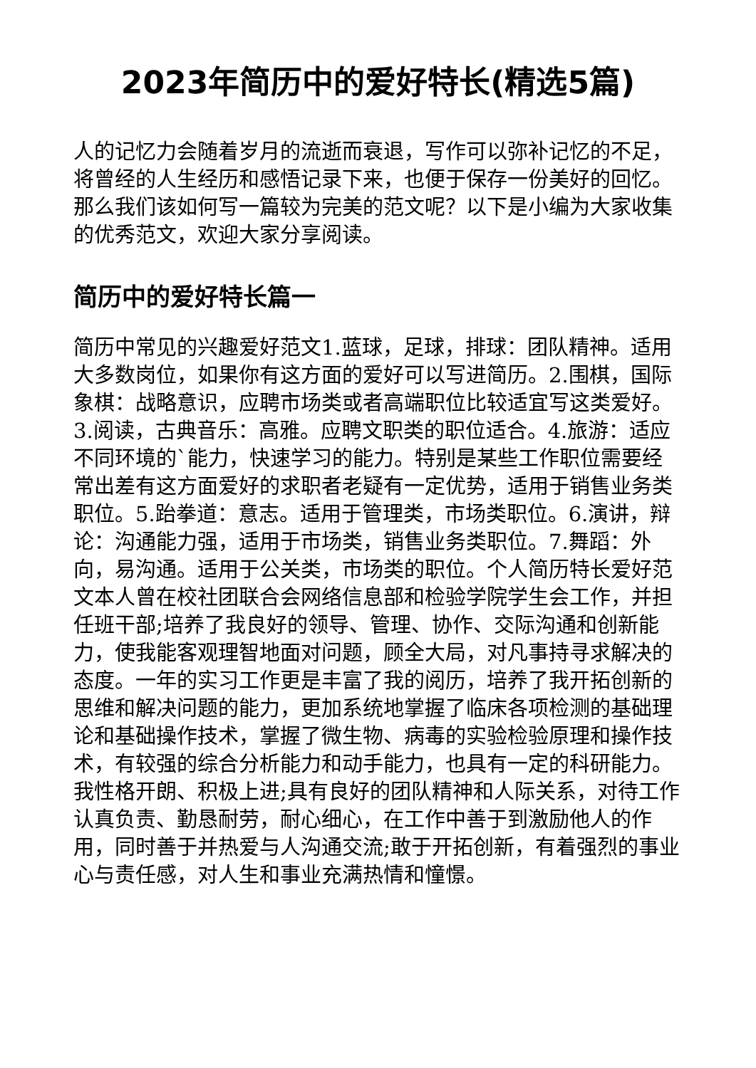2023年简历中的爱好特长(精选5篇)
人的记忆力会随着岁月的流逝而衰退，写作可以弥补记忆的不足，将曾经的人生经历和感悟记录下来，也便于保存一份美好的回忆。那么我们该如何写一篇较为完美的范文呢？以下是小编为大家收集的优秀范文，欢迎大家分享阅读。
简历中的爱好特长篇一
简历中常见的兴趣爱好范文1.蓝球，足球，排球：团队精神。适用大多数岗位，如果你有这方面的爱好可以写进简历。2.围棋，国际象棋：战略意识，应聘市场类或者高端职位比较适宜写这类爱好。3.阅读，古典音乐：高雅。应聘文职类的职位适合。4.旅游：适应不同环境的`能力，快速学习的能力。特别是某些工作职位需要经常出差有这方面爱好的求职者老疑有一定优势，适用于销售业务类职位。5.跆拳道：意志。适用于管理类，市场类职位。6.演讲，辩论：沟通能力强，适用于市场类，销售业务类职位。7.舞蹈：外向，易沟通。适用于公关类，市场类的职位。个人简历特长爱好范文本人曾在校社团联合会网络信息部和检验学院学生会工作，并担任班干部;培养了我良好的领导、管理、协作、交际沟通和创新能力，使我能客观理智地面对问题，顾全大局，对凡事持寻求解决的态度。一年的实习工作更是丰富了我的阅历，培养了我开拓创新的思维和解决问题的能力，更加系统地掌握了临床各项检测的基础理论和基础操作技术，掌握了微生物、病毒的实验检验原理和操作技术，有较强的综合分析能力和动手能力，也具有一定的科研能力。我性格开朗、积极上进;具有良好的团队精神和人际关系，对待工作认真负责、勤恳耐劳，耐心细心，在工作中善于到激励他人的作用，同时善于并热爱与人沟通交流;敢于开拓创新，有着强烈的事业心与责任感，对人生和事业充满热情和憧憬。